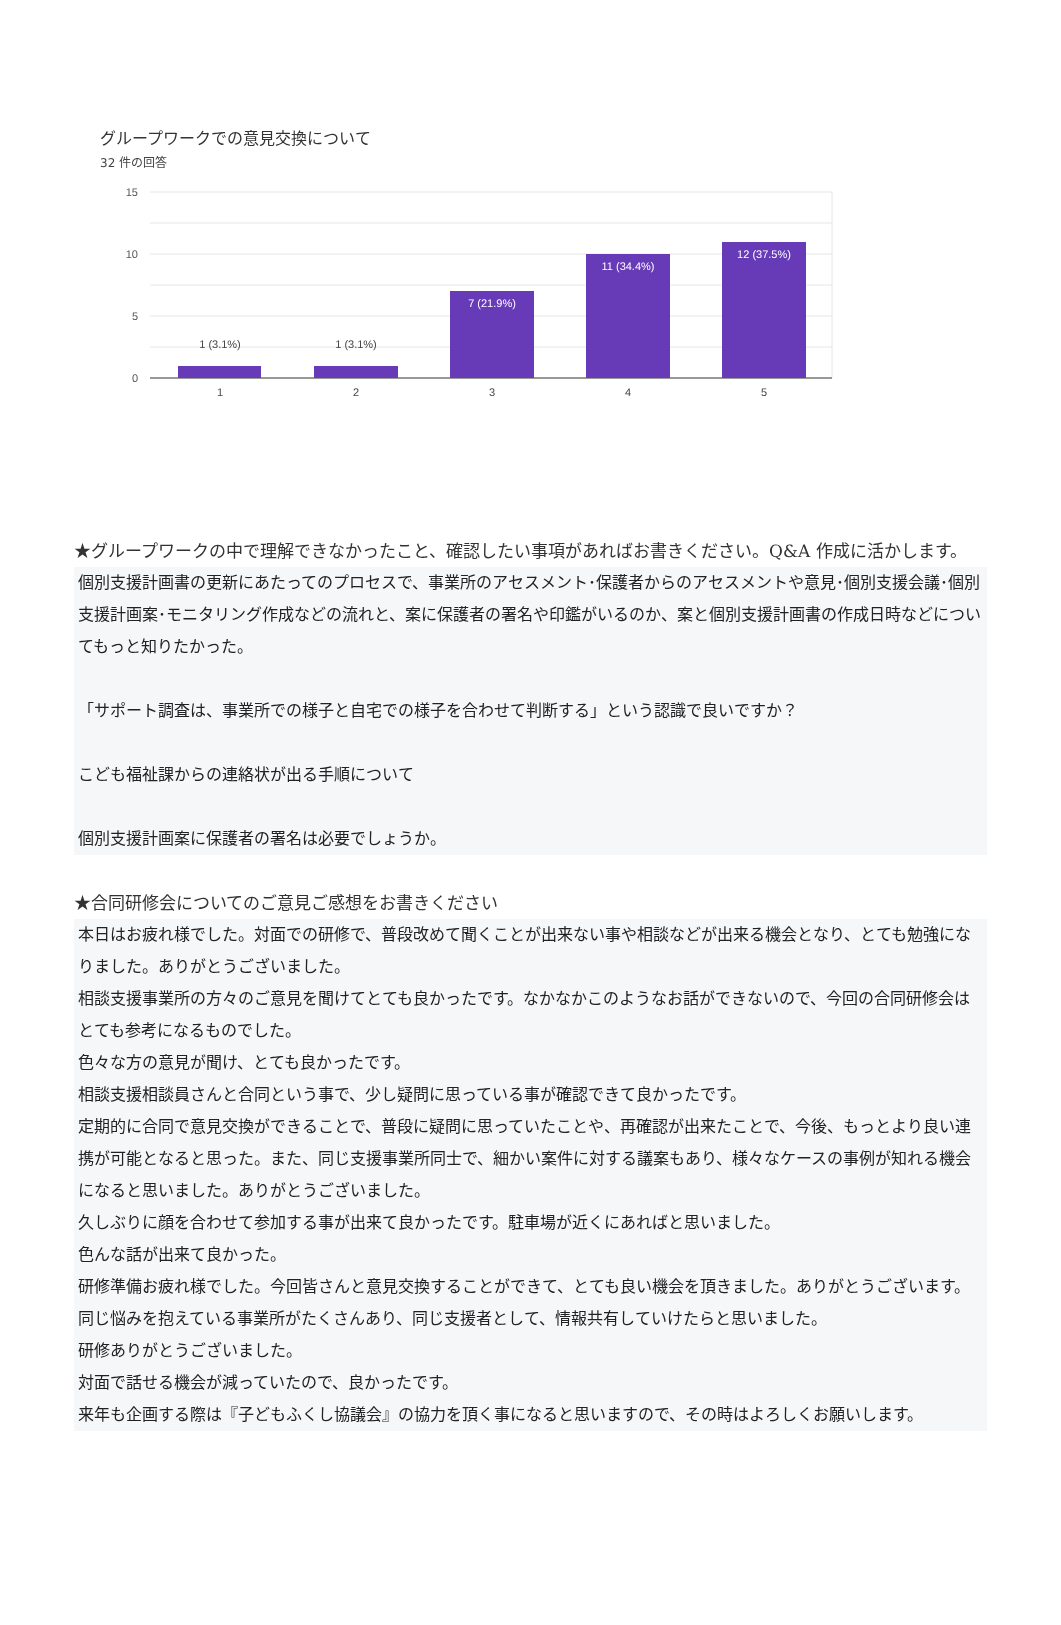グループワークでの意見交換について
32 件の回答
15
10
5
0
1 (3.1%)
1 (3.1%)
7 (21.9%)
11 (34.4%)
12 (37.5%)
1
2
3
4
5
★グループワークの中で理解できなかったこと、確認したい事項があればお書きください。Q&A 作成に活かします。
個別支援計画書の更新にあたってのプロセスで、事業所のアセスメント･保護者からのアセスメントや意見･個別支援会議･個別支援計画案･モニタリング作成などの流れと、案に保護者の署名や印鑑がいるのか、案と個別支援計画書の作成日時などについてもっと知りたかった。
「サポート調査は、事業所での様子と自宅での様子を合わせて判断する」という認識で良いですか？
こども福祉課からの連絡状が出る手順について
個別支援計画案に保護者の署名は必要でしょうか。
★合同研修会についてのご意見ご感想をお書きください
本日はお疲れ様でした。対面での研修で、普段改めて聞くことが出来ない事や相談などが出来る機会となり、とても勉強になりました。ありがとうございました。
相談支援事業所の方々のご意見を聞けてとても良かったです。なかなかこのようなお話ができないので、今回の合同研修会はとても参考になるものでした。
色々な方の意見が聞け、とても良かったです。
相談支援相談員さんと合同という事で、少し疑問に思っている事が確認できて良かったです。
定期的に合同で意見交換ができることで、普段に疑問に思っていたことや、再確認が出来たことで、今後、もっとより良い連携が可能となると思った。また、同じ支援事業所同士で、細かい案件に対する議案もあり、様々なケースの事例が知れる機会になると思いました。ありがとうございました。
久しぶりに顔を合わせて参加する事が出来て良かったです。駐車場が近くにあればと思いました。
色んな話が出来て良かった。
研修準備お疲れ様でした。今回皆さんと意見交換することができて、とても良い機会を頂きました。ありがとうございます。 同じ悩みを抱えている事業所がたくさんあり、同じ支援者として、情報共有していけたらと思いました。
研修ありがとうございました。
対面で話せる機会が減っていたので、良かったです。
来年も企画する際は『子どもふくし協議会』の協力を頂く事になると思いますので、その時はよろしくお願いします。